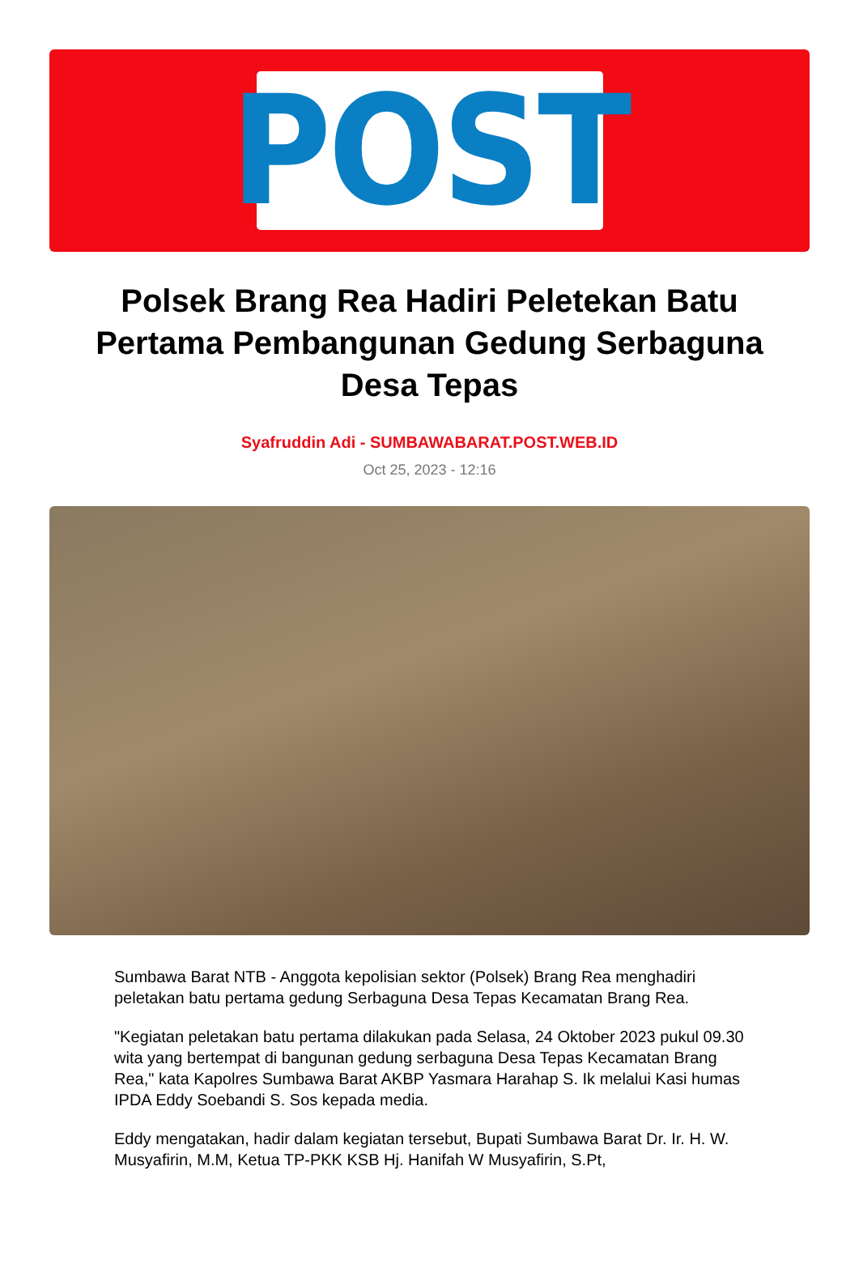POST
Polsek Brang Rea Hadiri Peletekan Batu Pertama Pembangunan Gedung Serbaguna Desa Tepas
Syafruddin Adi - SUMBAWABARAT.POST.WEB.ID
Oct 25, 2023 - 12:16
Sumbawa Barat NTB - Anggota kepolisian sektor (Polsek) Brang Rea menghadiri peletakan batu pertama gedung Serbaguna Desa Tepas Kecamatan Brang Rea.
"Kegiatan peletakan batu pertama dilakukan pada Selasa, 24 Oktober 2023 pukul 09.30 wita yang bertempat di bangunan gedung serbaguna Desa Tepas Kecamatan Brang Rea," kata Kapolres Sumbawa Barat AKBP Yasmara Harahap S. Ik melalui Kasi humas IPDA Eddy Soebandi S. Sos kepada media.
Eddy mengatakan, hadir dalam kegiatan tersebut, Bupati Sumbawa Barat Dr. Ir. H. W. Musyafirin, M.M, Ketua TP-PKK KSB Hj. Hanifah W Musyafirin, S.Pt,